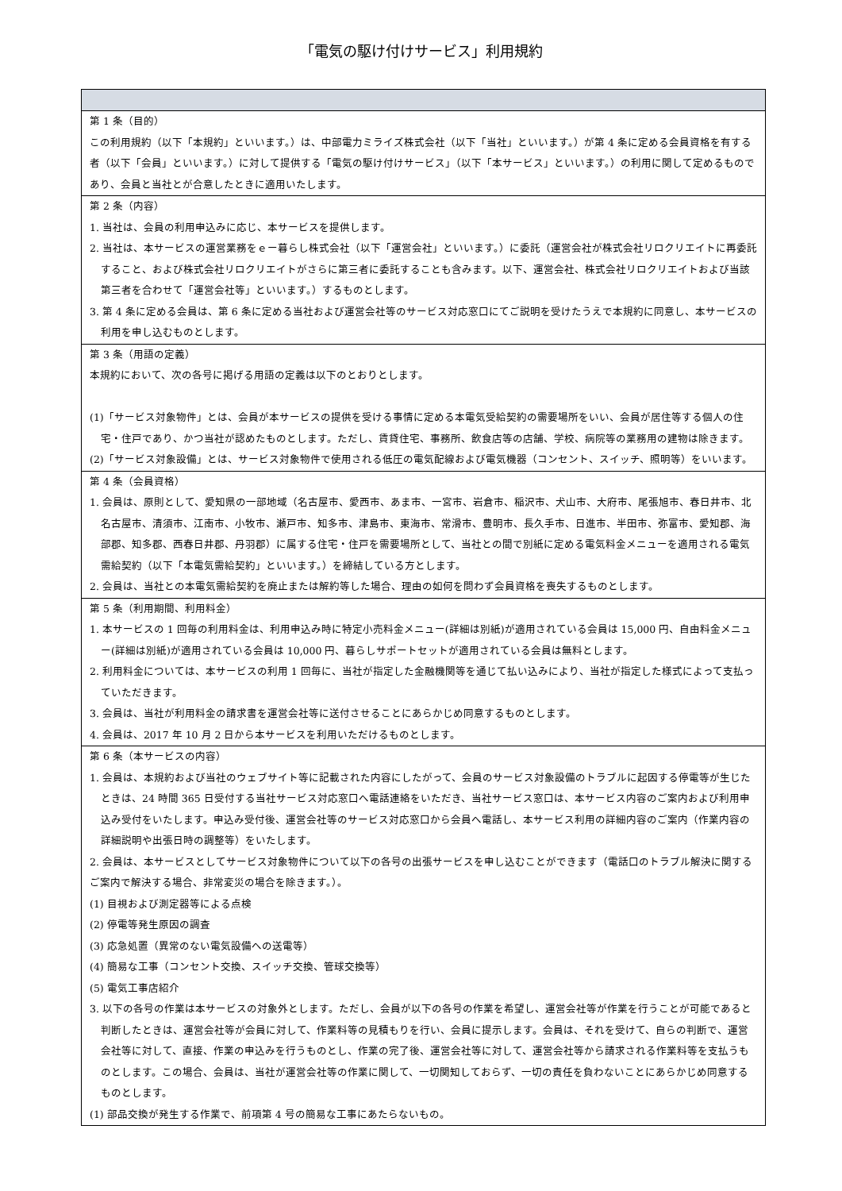「電気の駆け付けサービス」利用規約
| 第 1 条（目的） この利用規約（以下「本規約」といいます。）は、中部電力ミライズ株式会社（以下「当社」といいます。）が第 4 条に定める会員資格を有する者（以下「会員」といいます。）に対して提供する「電気の駆け付けサービス」（以下「本サービス」といいます。）の利用に関して定めるものであり、会員と当社とが合意したときに適用いたします。 |
| 第 2 条（内容） 1. 当社は、会員の利用申込みに応じ、本サービスを提供します。 2. 当社は、本サービスの運営業務をｅー暮らし株式会社（以下「運営会社」といいます。）に委託（運営会社が株式会社リロクリエイトに再委託すること、および株式会社リロクリエイトがさらに第三者に委託することも含みます。以下、運営会社、株式会社リロクリエイトおよび当該第三者を合わせて「運営会社等」といいます。）するものとします。 3. 第 4 条に定める会員は、第 6 条に定める当社および運営会社等のサービス対応窓口にてご説明を受けたうえで本規約に同意し、本サービスの利用を申し込むものとします。 |
| 第 3 条（用語の定義） 本規約において、次の各号に掲げる用語の定義は以下のとおりとします。 (1)「サービス対象物件」とは、会員が本サービスの提供を受ける事情に定める本電気受給契約の需要場所をいい、会員が居住等する個人の住宅・住戸であり、かつ当社が認めたものとします。ただし、賃貸住宅、事務所、飲食店等の店舗、学校、病院等の業務用の建物は除きます。 (2)「サービス対象設備」とは、サービス対象物件で使用される低圧の電気配線および電気機器（コンセント、スイッチ、照明等）をいいます。 |
| 第 4 条（会員資格） 1. 会員は、原則として、愛知県の一部地域（名古屋市、愛西市、あま市、一宮市、岩倉市、稲沢市、犬山市、大府市、尾張旭市、春日井市、北名古屋市、清須市、江南市、小牧市、瀬戸市、知多市、津島市、東海市、常滑市、豊明市、長久手市、日進市、半田市、弥富市、愛知郡、海部郡、知多郡、西春日井郡、丹羽郡）に属する住宅・住戸を需要場所として、当社との間で別紙に定める電気料金メニューを適用される電気需給契約（以下「本電気需給契約」といいます。）を締結している方とします。 2. 会員は、当社との本電気需給契約を廃止または解約等した場合、理由の如何を問わず会員資格を喪失するものとします。 |
| 第 5 条（利用期間、利用料金） 1. 本サービスの 1 回毎の利用料金は、利用申込み時に特定小売料金メニュー(詳細は別紙)が適用されている会員は 15,000 円、自由料金メニュー(詳細は別紙)が適用されている会員は 10,000 円、暮らしサポートセットが適用されている会員は無料とします。 2. 利用料金については、本サービスの利用 1 回毎に、当社が指定した金融機関等を通じて払い込みにより、当社が指定した様式によって支払っていただきます。 3. 会員は、当社が利用料金の請求書を運営会社等に送付させることにあらかじめ同意するものとします。 4. 会員は、2017 年 10 月 2 日から本サービスを利用いただけるものとします。 |
| 第 6 条（本サービスの内容） 1. 会員は、本規約および当社のウェブサイト等に記載された内容にしたがって、会員のサービス対象設備のトラブルに起因する停電等が生じたときは、24 時間 365 日受付する当社サービス対応窓口へ電話連絡をいただき、当社サービス窓口は、本サービス内容のご案内および利用申込み受付をいたします。申込み受付後、運営会社等のサービス対応窓口から会員へ電話し、本サービス利用の詳細内容のご案内（作業内容の詳細説明や出張日時の調整等）をいたします。 2. 会員は、本サービスとしてサービス対象物件について以下の各号の出張サービスを申し込むことができます（電話口のトラブル解決に関するご案内で解決する場合、非常変災の場合を除きます。）。 (1) 目視および測定器等による点検 (2) 停電等発生原因の調査 (3) 応急処置（異常のない電気設備への送電等） (4) 簡易な工事（コンセント交換、スイッチ交換、管球交換等） (5) 電気工事店紹介 3. 以下の各号の作業は本サービスの対象外とします。ただし、会員が以下の各号の作業を希望し、運営会社等が作業を行うことが可能であると判断したときは、運営会社等が会員に対して、作業料等の見積もりを行い、会員に提示します。会員は、それを受けて、自らの判断で、運営会社等に対して、直接、作業の申込みを行うものとし、作業の完了後、運営会社等に対して、運営会社等から請求される作業料等を支払うものとします。この場合、会員は、当社が運営会社等の作業に関して、一切関知しておらず、一切の責任を負わないことにあらかじめ同意するものとします。 (1) 部品交換が発生する作業で、前項第 4 号の簡易な工事にあたらないもの。 |